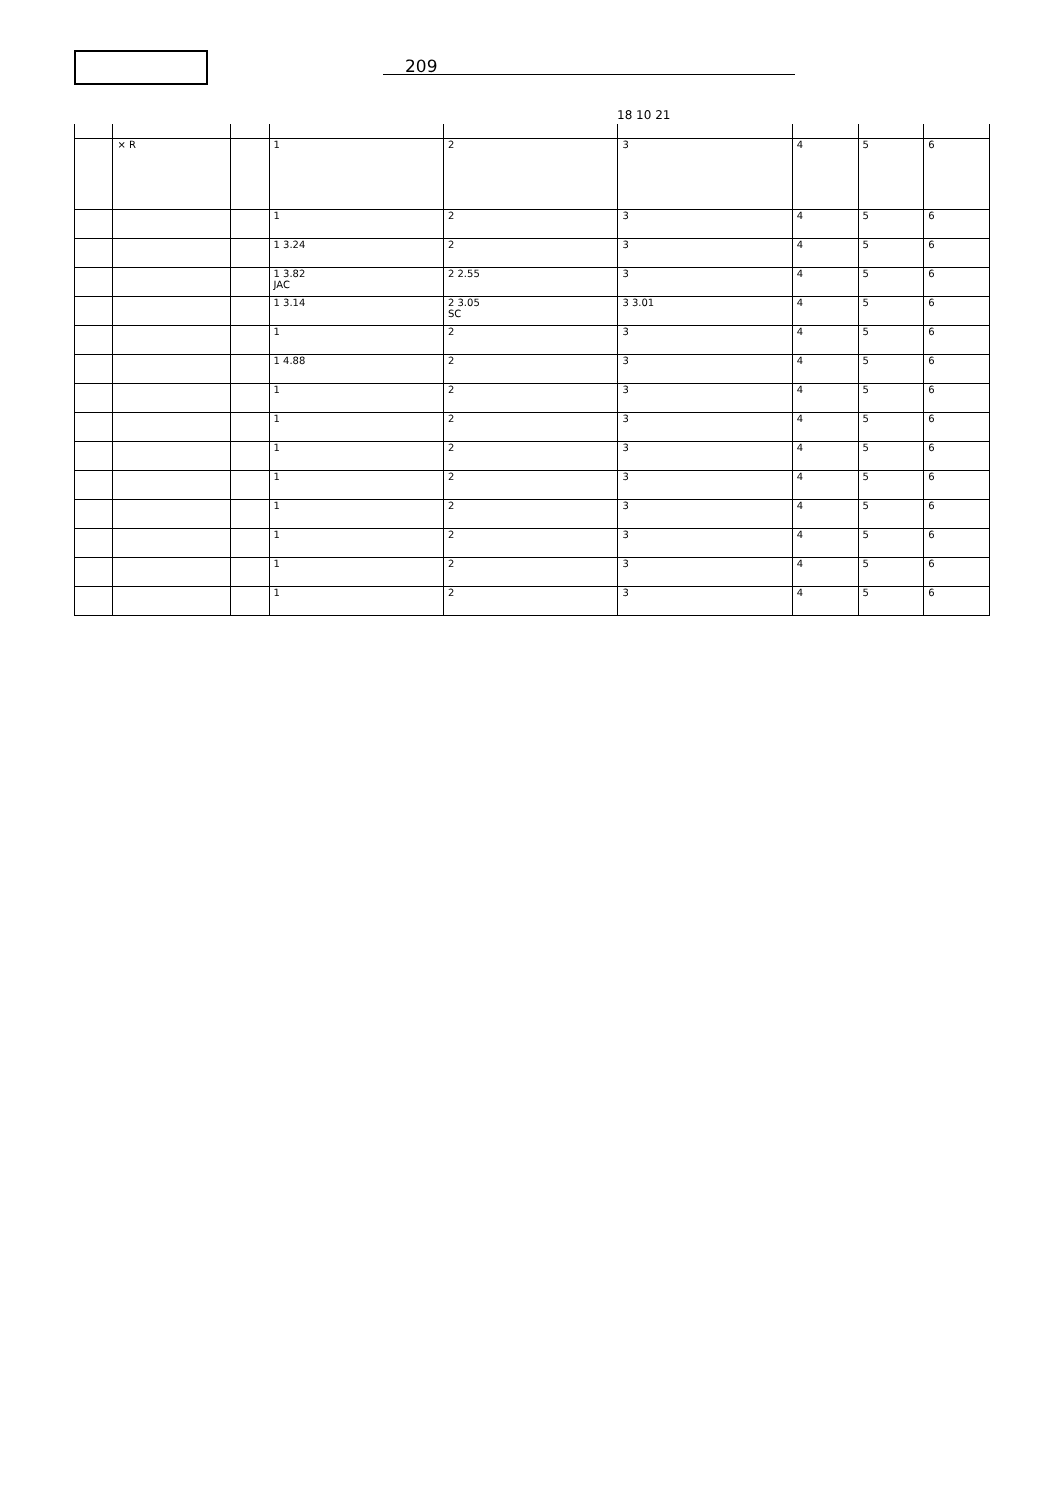209
18 10 21
| | × R | | 1 | 2 | 3 | 4 | 5 | 6 |
| | | | 1 | 2 | 3 | 4 | 5 | 6 |
| | | | 1 3.24 | 2 | 3 | 4 | 5 | 6 |
| | | | 1 3.82 JAC | 2 2.55 | 3 | 4 | 5 | 6 |
| | | | 1 3.14 | 2 3.05 SC | 3 3.01 | 4 | 5 | 6 |
| | | | 1 | 2 | 3 | 4 | 5 | 6 |
| | | | 1 4.88 | 2 | 3 | 4 | 5 | 6 |
| | | | 1 | 2 | 3 | 4 | 5 | 6 |
| | | | 1 | 2 | 3 | 4 | 5 | 6 |
| | | | 1 | 2 | 3 | 4 | 5 | 6 |
| | | | 1 | 2 | 3 | 4 | 5 | 6 |
| | | | 1 | 2 | 3 | 4 | 5 | 6 |
| | | | 1 | 2 | 3 | 4 | 5 | 6 |
| | | | 1 | 2 | 3 | 4 | 5 | 6 |
| | | | 1 | 2 | 3 | 4 | 5 | 6 |